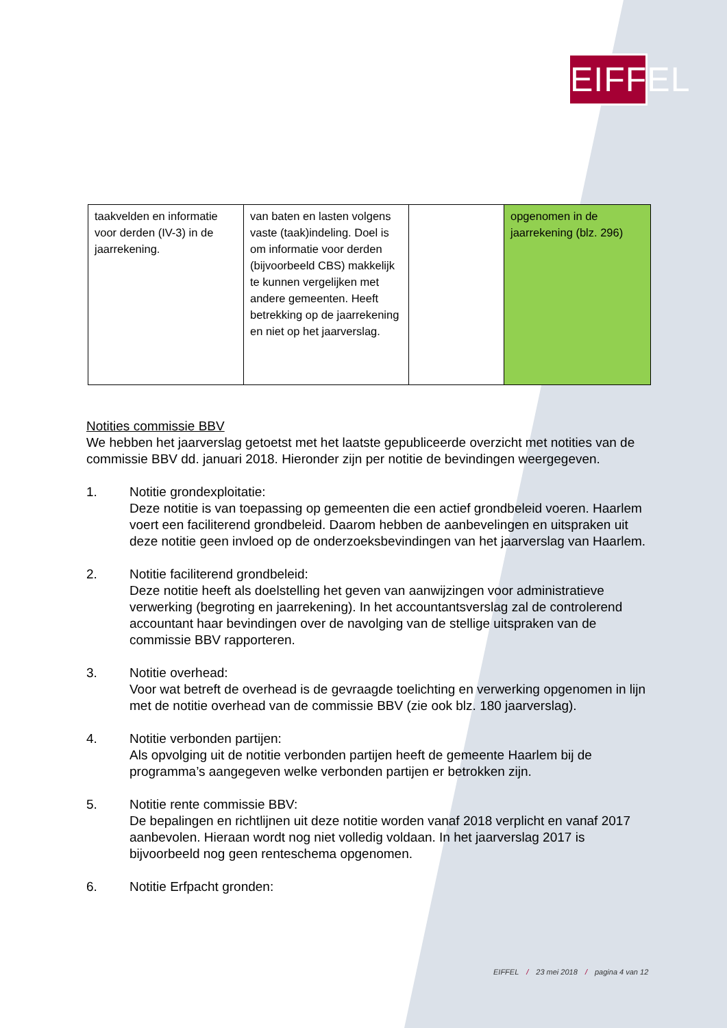EIFFEL
| taakvelden en informatie voor derden (IV-3) in de jaarrekening. | van baten en lasten volgens vaste (taak)indeling. Doel is om informatie voor derden (bijvoorbeeld CBS) makkelijk te kunnen vergelijken met andere gemeenten. Heeft betrekking op de jaarrekening en niet op het jaarverslag. | | opgenomen in de jaarrekening (blz. 296) |
Notities commissie BBV
We hebben het jaarverslag getoetst met het laatste gepubliceerde overzicht met notities van de commissie BBV dd. januari 2018. Hieronder zijn per notitie de bevindingen weergegeven.
1. Notitie grondexploitatie:
Deze notitie is van toepassing op gemeenten die een actief grondbeleid voeren. Haarlem voert een faciliterend grondbeleid. Daarom hebben de aanbevelingen en uitspraken uit deze notitie geen invloed op de onderzoeksbevindingen van het jaarverslag van Haarlem.
2. Notitie faciliterend grondbeleid:
Deze notitie heeft als doelstelling het geven van aanwijzingen voor administratieve verwerking (begroting en jaarrekening). In het accountantsverslag zal de controlerend accountant haar bevindingen over de navolging van de stellige uitspraken van de commissie BBV rapporteren.
3. Notitie overhead:
Voor wat betreft de overhead is de gevraagde toelichting en verwerking opgenomen in lijn met de notitie overhead van de commissie BBV (zie ook blz. 180 jaarverslag).
4. Notitie verbonden partijen:
Als opvolging uit de notitie verbonden partijen heeft de gemeente Haarlem bij de programma’s aangegeven welke verbonden partijen er betrokken zijn.
5. Notitie rente commissie BBV:
De bepalingen en richtlijnen uit deze notitie worden vanaf 2018 verplicht en vanaf 2017 aanbevolen. Hieraan wordt nog niet volledig voldaan. In het jaarverslag 2017 is bijvoorbeeld nog geen renteschema opgenomen.
6. Notitie Erfpacht gronden:
EIFFEL / 23 mei 2018 / pagina 4 van 12